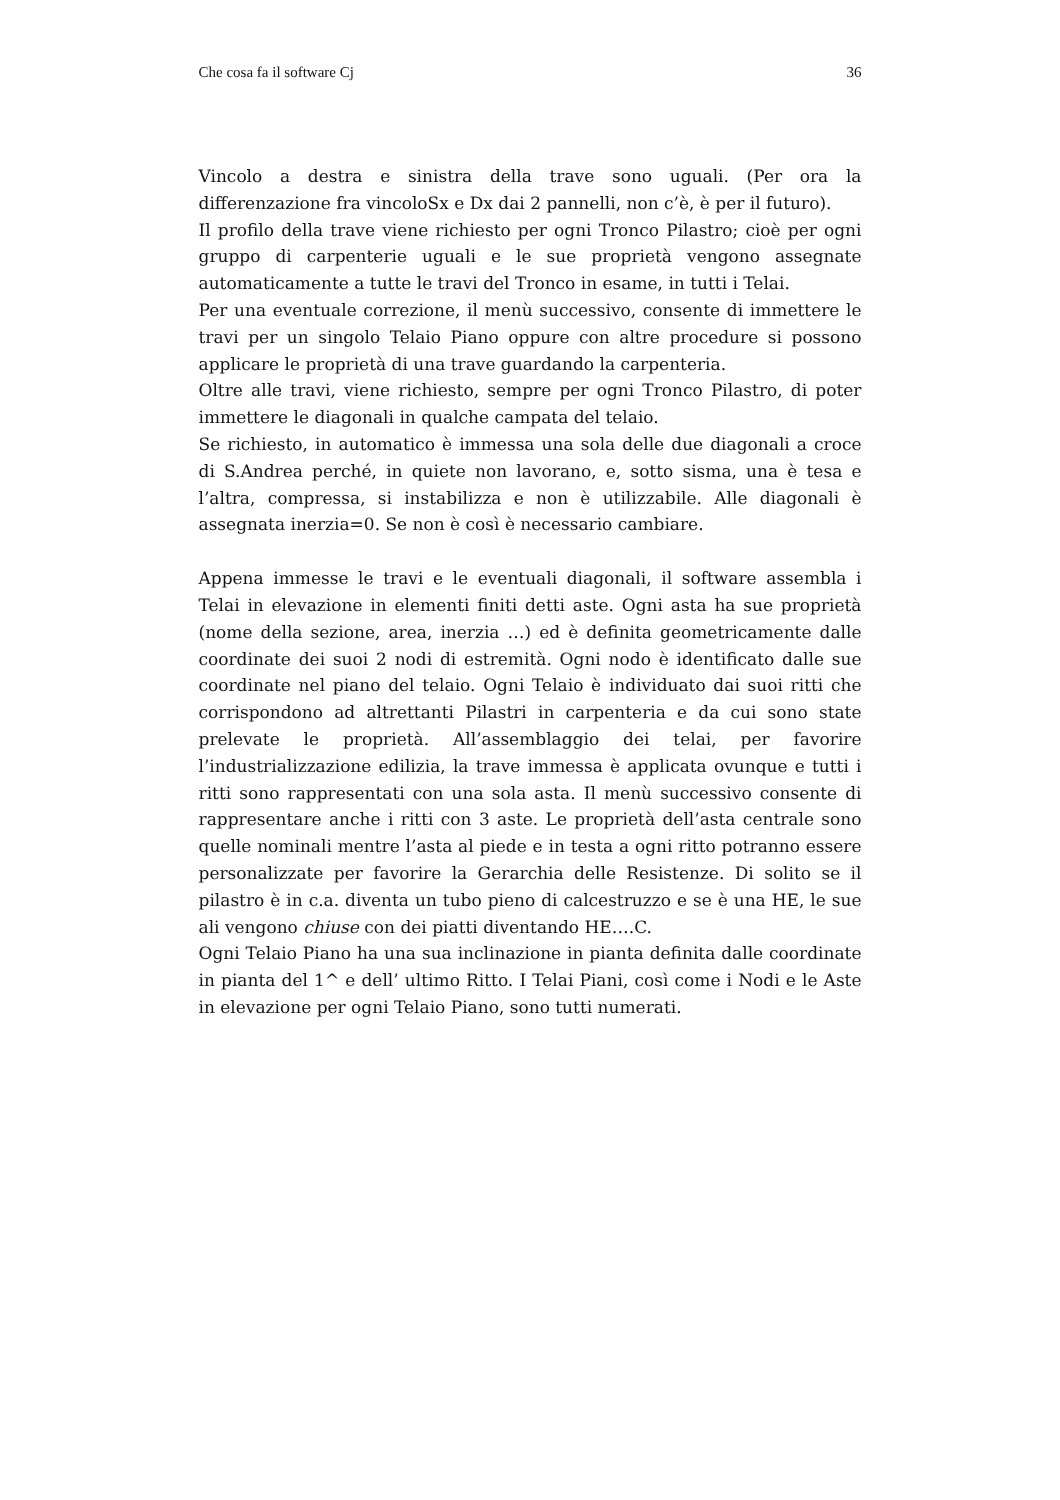Che cosa fa il software Cj 36
Vincolo a destra e sinistra della trave sono uguali. (Per ora la differenzazione fra vincoloSx e Dx dai 2 pannelli, non c’è, è per il futuro).
Il profilo della trave viene richiesto per ogni Tronco Pilastro; cioè per ogni gruppo di carpenterie uguali e le sue proprietà vengono assegnate automaticamente a tutte le travi del Tronco in esame, in tutti i Telai.
Per una eventuale correzione, il menù successivo, consente di immettere le travi per un singolo Telaio Piano oppure con altre procedure si possono applicare le proprietà di una trave guardando la carpenteria.
Oltre alle travi, viene richiesto, sempre per ogni Tronco Pilastro, di poter immettere le diagonali in qualche campata del telaio.
Se richiesto, in automatico è immessa una sola delle due diagonali a croce di S.Andrea perché, in quiete non lavorano, e, sotto sisma, una è tesa e l’altra, compressa, si instabilizza e non è utilizzabile. Alle diagonali è assegnata inerzia=0. Se non è così è necessario cambiare.
Appena immesse le travi e le eventuali diagonali, il software assembla i Telai in elevazione in elementi finiti detti aste. Ogni asta ha sue proprietà (nome della sezione, area, inerzia …) ed è definita geometricamente dalle coordinate dei suoi 2 nodi di estremità. Ogni nodo è identificato dalle sue coordinate nel piano del telaio. Ogni Telaio è individuato dai suoi ritti che corrispondono ad altrettanti Pilastri in carpenteria e da cui sono state prelevate le proprietà. All’assemblaggio dei telai, per favorire l’industrializzazione edilizia, la trave immessa è applicata ovunque e tutti i ritti sono rappresentati con una sola asta. Il menù successivo consente di rappresentare anche i ritti con 3 aste. Le proprietà dell’asta centrale sono quelle nominali mentre l’asta al piede e in testa a ogni ritto potranno essere personalizzate per favorire la Gerarchia delle Resistenze. Di solito se il pilastro è in c.a. diventa un tubo pieno di calcestruzzo e se è una HE, le sue ali vengono chiuse con dei piatti diventando HE….C.
Ogni Telaio Piano ha una sua inclinazione in pianta definita dalle coordinate in pianta del 1^ e dell’ ultimo Ritto. I Telai Piani, così come i Nodi e le Aste in elevazione per ogni Telaio Piano, sono tutti numerati.